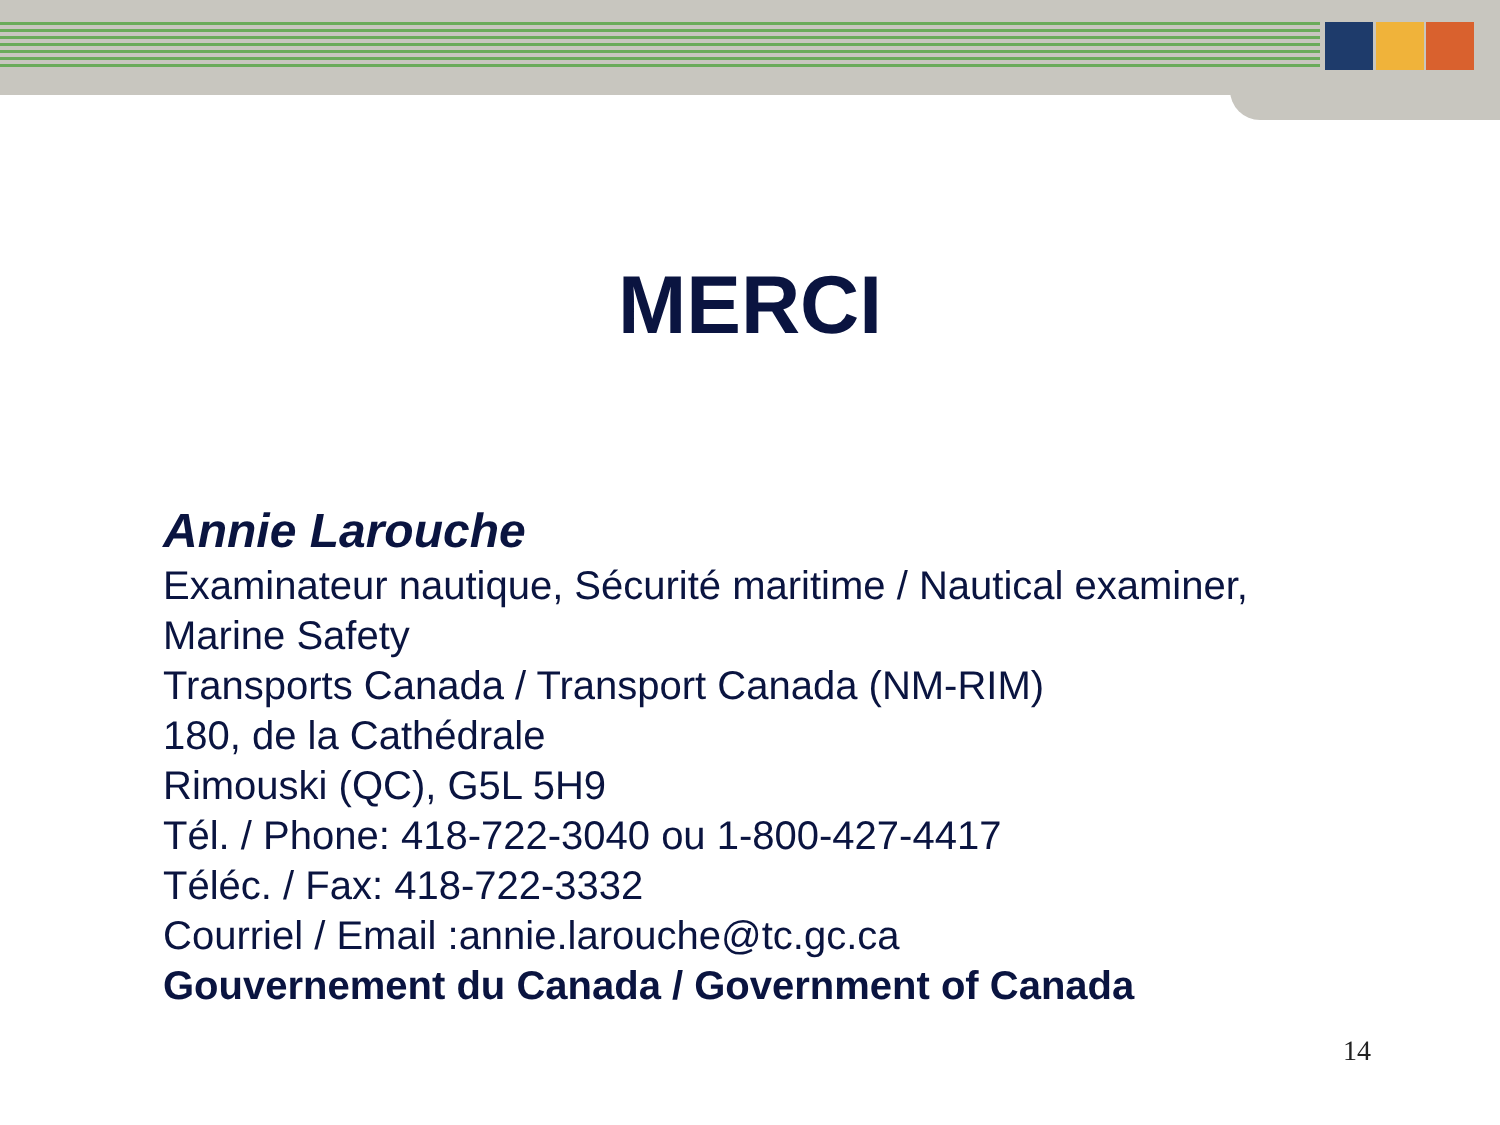MERCI
Annie Larouche
Examinateur nautique, Sécurité maritime / Nautical examiner,
Marine Safety
Transports Canada / Transport Canada (NM-RIM)
180, de la Cathédrale
Rimouski (QC), G5L 5H9
Tél. / Phone: 418-722-3040 ou 1-800-427-4417
Téléc. / Fax: 418-722-3332
Courriel / Email :annie.larouche@tc.gc.ca
Gouvernement du Canada / Government of Canada
14